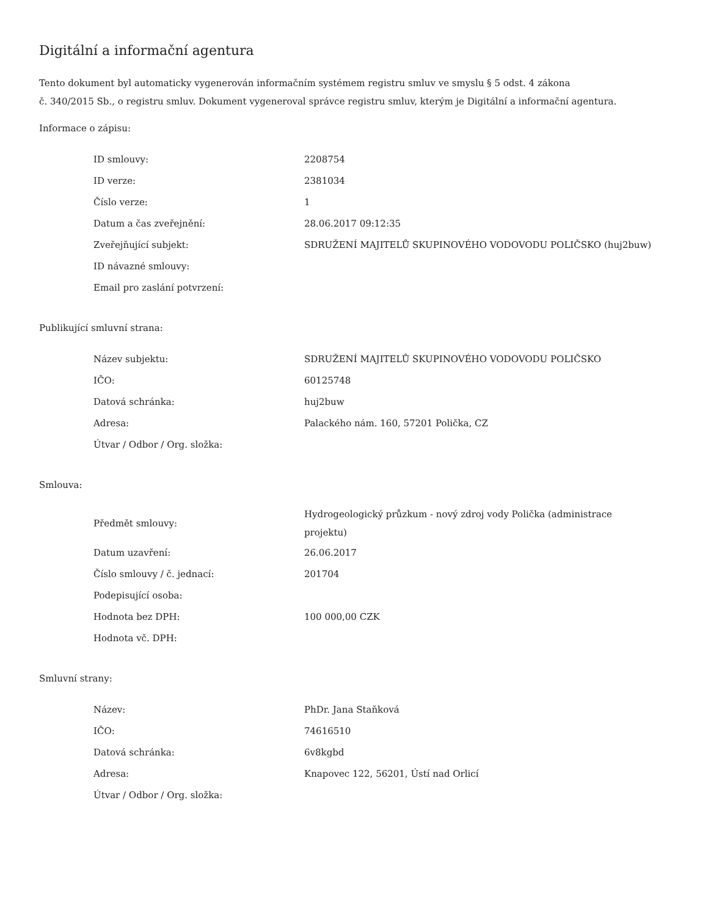Digitální a informační agentura
Tento dokument byl automaticky vygenerován informačním systémem registru smluv ve smyslu § 5 odst. 4 zákona
č. 340/2015 Sb., o registru smluv. Dokument vygeneroval správce registru smluv, kterým je Digitální a informační agentura.
Informace o zápisu:
| ID smlouvy: | 2208754 |
| ID verze: | 2381034 |
| Číslo verze: | 1 |
| Datum a čas zveřejnění: | 28.06.2017 09:12:35 |
| Zveřejňující subjekt: | SDRUŽENÍ MAJITELŮ SKUPINOVÉHO VODOVODU POLIČSKO (huj2buw) |
| ID návazné smlouvy: | |
| Email pro zaslání potvrzení: | |
Publikující smluvní strana:
| Název subjektu: | SDRUŽENÍ MAJITELŮ SKUPINOVÉHO VODOVODU POLIČSKO |
| IČO: | 60125748 |
| Datová schránka: | huj2buw |
| Adresa: | Palackého nám. 160, 57201 Polička, CZ |
| Útvar / Odbor / Org. složka: | |
Smlouva:
| Předmět smlouvy: | Hydrogeologický průzkum - nový zdroj vody Polička (administrace projektu) |
| Datum uzavření: | 26.06.2017 |
| Číslo smlouvy / č. jednací: | 201704 |
| Podepisující osoba: | |
| Hodnota bez DPH: | 100 000,00 CZK |
| Hodnota vč. DPH: | |
Smluvní strany:
| Název: | PhDr. Jana Staňková |
| IČO: | 74616510 |
| Datová schránka: | 6v8kgbd |
| Adresa: | Knapovec 122, 56201, Ústí nad Orlicí |
| Útvar / Odbor / Org. složka: | |